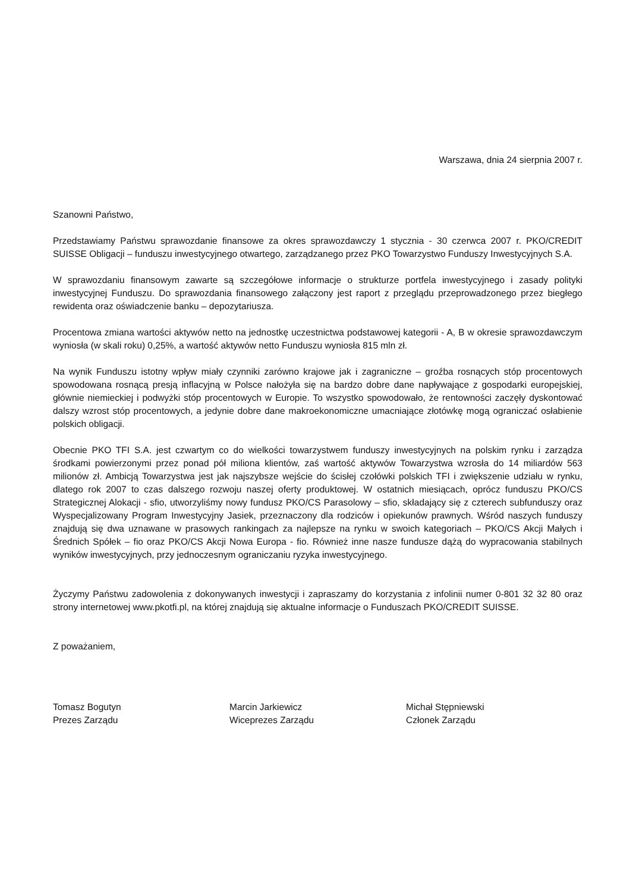Warszawa, dnia 24 sierpnia 2007 r.
Szanowni Państwo,
Przedstawiamy Państwu sprawozdanie finansowe za okres sprawozdawczy 1 stycznia - 30 czerwca 2007 r. PKO/CREDIT SUISSE Obligacji – funduszu inwestycyjnego otwartego, zarządzanego przez PKO Towarzystwo Funduszy Inwestycyjnych S.A.
W sprawozdaniu finansowym zawarte są szczegółowe informacje o strukturze portfela inwestycyjnego i zasady polityki inwestycyjnej Funduszu. Do sprawozdania finansowego załączony jest raport z przeglądu przeprowadzonego przez biegłego rewidenta oraz oświadczenie banku – depozytariusza.
Procentowa zmiana wartości aktywów netto na jednostkę uczestnictwa podstawowej kategorii - A, B w okresie sprawozdawczym wyniosła (w skali roku) 0,25%, a wartość aktywów netto Funduszu wyniosła 815 mln zł.
Na wynik Funduszu istotny wpływ miały czynniki zarówno krajowe jak i zagraniczne – groźba rosnących stóp procentowych spowodowana rosnącą presją inflacyjną w Polsce nałożyła się na bardzo dobre dane napływające z gospodarki europejskiej, głównie niemieckiej i podwyżki stóp procentowych w Europie. To wszystko spowodowało, że rentowności zaczęły dyskontować dalszy wzrost stóp procentowych, a jedynie dobre dane makroekonomiczne umacniające złotówkę mogą ograniczać osłabienie polskich obligacji.
Obecnie PKO TFI S.A. jest czwartym co do wielkości towarzystwem funduszy inwestycyjnych na polskim rynku i zarządza środkami powierzonymi przez ponad pół miliona klientów, zaś wartość aktywów Towarzystwa wzrosła do 14 miliardów 563 milionów zł. Ambicją Towarzystwa jest jak najszybsze wejście do ścisłej czołówki polskich TFI i zwiększenie udziału w rynku, dlatego rok 2007 to czas dalszego rozwoju naszej oferty produktowej. W ostatnich miesiącach, oprócz funduszu PKO/CS Strategicznej Alokacji - sfio, utworzyliśmy nowy fundusz PKO/CS Parasolowy – sfio, składający się z czterech subfunduszy oraz Wyspecjalizowany Program Inwestycyjny Jasiek, przeznaczony dla rodziców i opiekunów prawnych. Wśród naszych funduszy znajdują się dwa uznawane w prasowych rankingach za najlepsze na rynku w swoich kategoriach – PKO/CS Akcji Małych i Średnich Spółek – fio oraz PKO/CS Akcji Nowa Europa - fio. Również inne nasze fundusze dążą do wypracowania stabilnych wyników inwestycyjnych, przy jednoczesnym ograniczaniu ryzyka inwestycyjnego.
Życzymy Państwu zadowolenia z dokonywanych inwestycji i zapraszamy do korzystania z infolinii numer 0-801 32 32 80 oraz strony internetowej www.pkotfi.pl, na której znajdują się aktualne informacje o Funduszach PKO/CREDIT SUISSE.
Z poważaniem,
Tomasz Bogutyn
Prezes Zarządu
Marcin Jarkiewicz
Wiceprezes Zarządu
Michał Stępniewski
Członek Zarządu